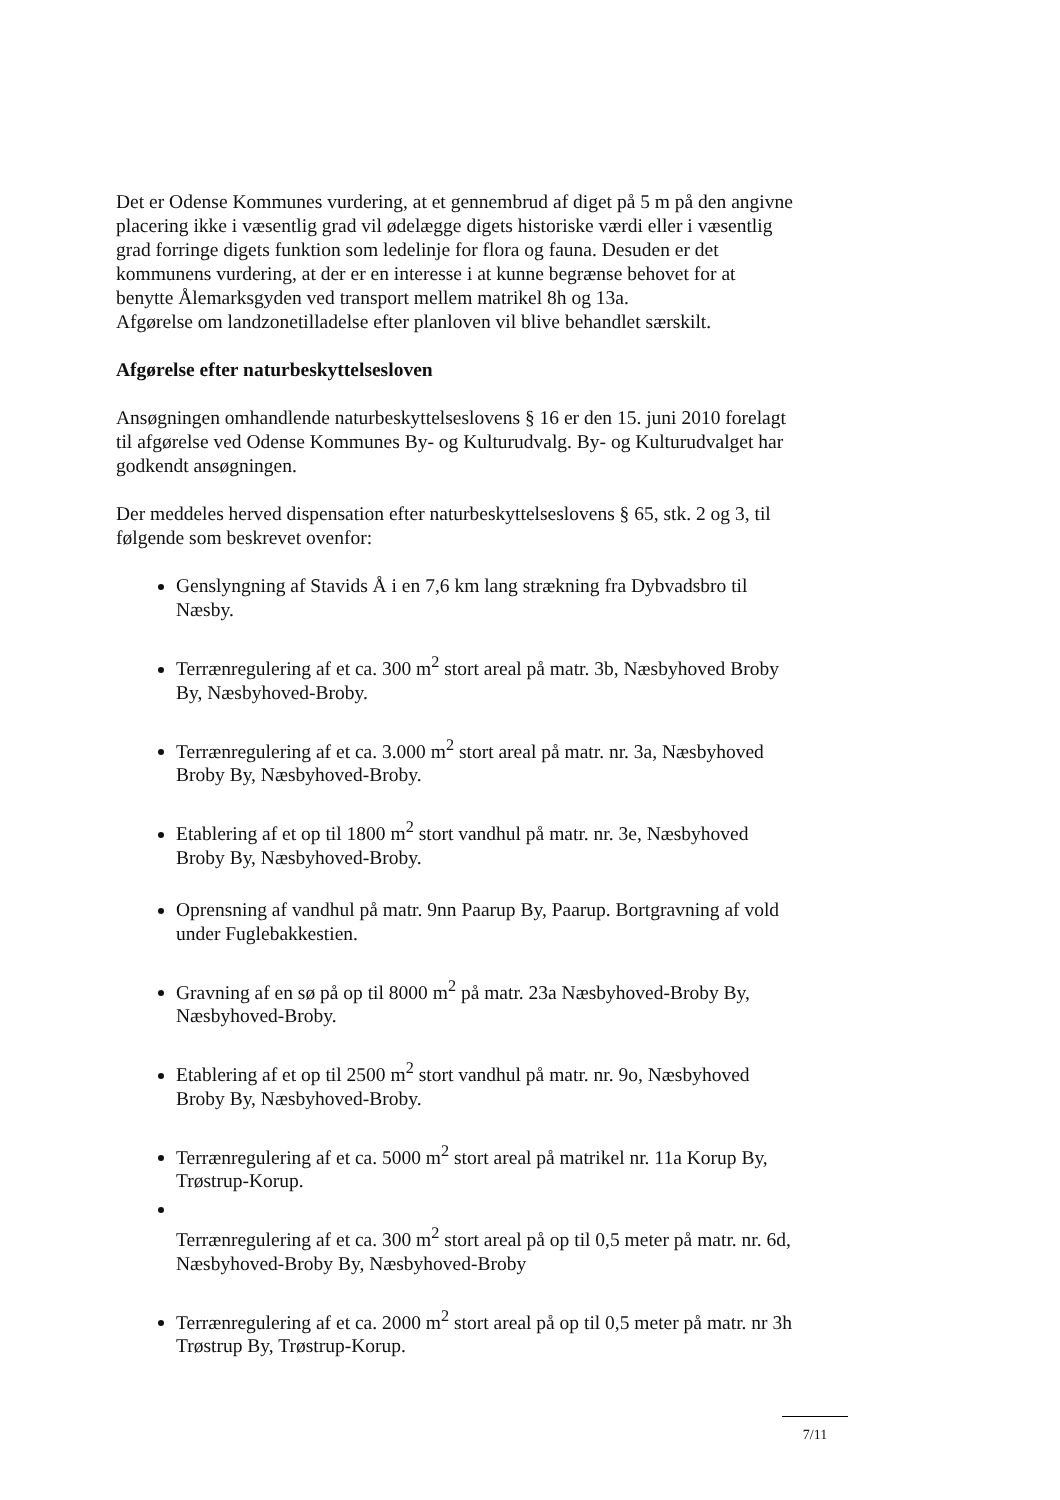Det er Odense Kommunes vurdering, at et gennembrud af diget på 5 m på den angivne placering ikke i væsentlig grad vil ødelægge digets historiske værdi eller i væsentlig grad forringe digets funktion som ledelinje for flora og fauna. Desuden er det kommunens vurdering, at der er en interesse i at kunne begrænse behovet for at benytte Ålemarksgyden ved transport mellem matrikel 8h og 13a.
Afgørelse om landzonetilladelse efter planloven vil blive behandlet særskilt.
Afgørelse efter naturbeskyttelsesloven
Ansøgningen omhandlende naturbeskyttelseslovens § 16 er den 15. juni 2010 forelagt til afgørelse ved Odense Kommunes By- og Kulturudvalg. By- og Kulturudvalget har godkendt ansøgningen.
Der meddeles herved dispensation efter naturbeskyttelseslovens § 65, stk. 2 og 3, til følgende som beskrevet ovenfor:
Genslyngning af Stavids Å i en 7,6 km lang strækning fra Dybvadsbro til Næsby.
Terrænregulering af et ca. 300 m<sup>2</sup> stort areal på matr. 3b, Næsbyhoved Broby By, Næsbyhoved-Broby.
Terrænregulering af et ca. 3.000 m<sup>2</sup> stort areal på matr. nr. 3a, Næsbyhoved Broby By, Næsbyhoved-Broby.
Etablering af et op til 1800 m<sup>2</sup> stort vandhul på matr. nr. 3e, Næsbyhoved Broby By, Næsbyhoved-Broby.
Oprensning af vandhul på matr. 9nn Paarup By, Paarup. Bortgravning af vold under Fuglebakkestien.
Gravning af en sø på op til 8000 m<sup>2</sup> på matr. 23a Næsbyhoved-Broby By, Næsbyhoved-Broby.
Etablering af et op til 2500 m<sup>2</sup> stort vandhul på matr. nr. 9o, Næsbyhoved Broby By, Næsbyhoved-Broby.
Terrænregulering af et ca. 5000 m<sup>2</sup> stort areal på matrikel nr. 11a Korup By, Trøstrup-Korup.
Terrænregulering af et ca. 300 m<sup>2</sup> stort areal på op til 0,5 meter på matr. nr. 6d, Næsbyhoved-Broby By, Næsbyhoved-Broby
Terrænregulering af et ca. 2000 m<sup>2</sup> stort areal på op til 0,5 meter på matr. nr 3h Trøstrup By, Trøstrup-Korup.
7/11